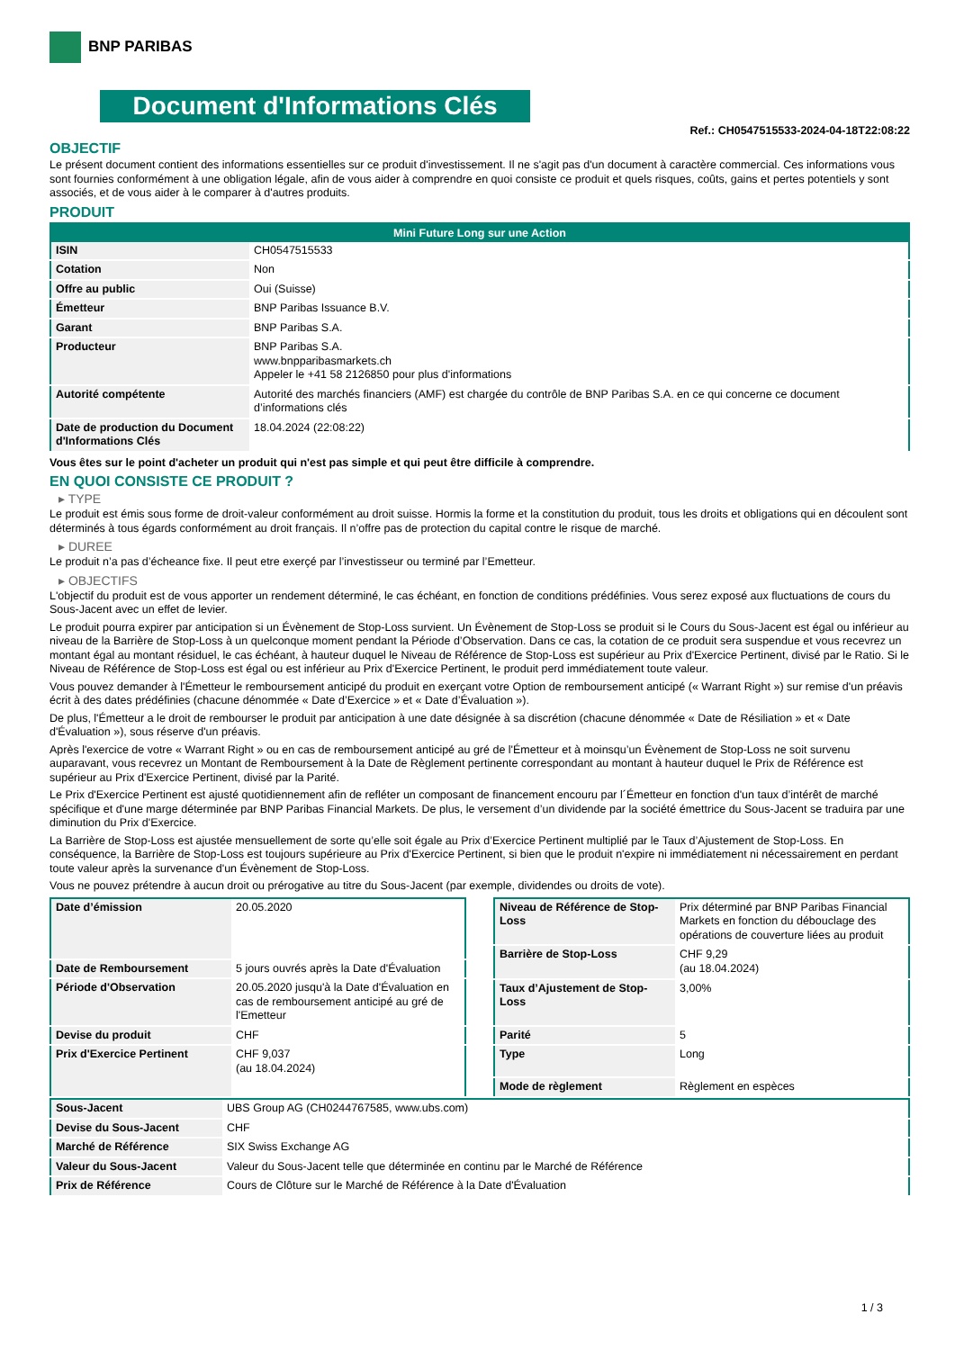BNP PARIBAS
Document d'Informations Clés
Ref.: CH0547515533-2024-04-18T22:08:22
OBJECTIF
Le présent document contient des informations essentielles sur ce produit d'investissement. Il ne s'agit pas d'un document à caractère commercial. Ces informations vous sont fournies conformément à une obligation légale, afin de vous aider à comprendre en quoi consiste ce produit et quels risques, coûts, gains et pertes potentiels y sont associés, et de vous aider à le comparer à d'autres produits.
PRODUIT
| Mini Future Long sur une Action | |
| --- | --- |
| ISIN | CH0547515533 |
| Cotation | Non |
| Offre au public | Oui (Suisse) |
| Émetteur | BNP Paribas Issuance B.V. |
| Garant | BNP Paribas S.A. |
| Producteur | BNP Paribas S.A. www.bnpparibasmarkets.ch Appeler le +41 58 2126850 pour plus d'informations |
| Autorité compétente | Autorité des marchés financiers (AMF) est chargée du contrôle de BNP Paribas S.A. en ce qui concerne ce document d’informations clés |
| Date de production du Document d'Informations Clés | 18.04.2024 (22:08:22) |
Vous êtes sur le point d'acheter un produit qui n'est pas simple et qui peut être difficile à comprendre.
EN QUOI CONSISTE CE PRODUIT ?
▸ TYPE
Le produit est émis sous forme de droit-valeur conformément au droit suisse. Hormis la forme et la constitution du produit, tous les droits et obligations qui en découlent sont déterminés à tous égards conformément au droit français. Il n’offre pas de protection du capital contre le risque de marché.
▸ DUREE
Le produit n’a pas d’écheance fixe. Il peut etre exerçé par l’investisseur ou terminé par l’Emetteur.
▸ OBJECTIFS
L'objectif du produit est de vous apporter un rendement déterminé, le cas échéant, en fonction de conditions prédéfinies. Vous serez exposé aux fluctuations de cours du Sous-Jacent avec un effet de levier.
Le produit pourra expirer par anticipation si un Évènement de Stop-Loss survient. Un Évènement de Stop-Loss se produit si le Cours du Sous-Jacent est égal ou inférieur au niveau de la Barrière de Stop-Loss à un quelconque moment pendant la Période d’Observation. Dans ce cas, la cotation de ce produit sera suspendue et vous recevrez un montant égal au montant résiduel, le cas échéant, à hauteur duquel le Niveau de Référence de Stop-Loss est supérieur au Prix d'Exercice Pertinent, divisé par le Ratio. Si le Niveau de Référence de Stop-Loss est égal ou est inférieur au Prix d'Exercice Pertinent, le produit perd immédiatement toute valeur.
Vous pouvez demander à l'Émetteur le remboursement anticipé du produit en exerçant votre Option de remboursement anticipé (« Warrant Right ») sur remise d'un préavis écrit à des dates prédéfinies (chacune dénommée « Date d’Exercice » et « Date d’Évaluation »).
De plus, l'Émetteur a le droit de rembourser le produit par anticipation à une date désignée à sa discrétion (chacune dénommée « Date de Résiliation » et « Date d'Évaluation »), sous réserve d'un préavis.
Après l'exercice de votre « Warrant Right » ou en cas de remboursement anticipé au gré de l'Émetteur et à moinsqu’un Évènement de Stop-Loss ne soit survenu auparavant, vous recevrez un Montant de Remboursement à la Date de Règlement pertinente correspondant au montant à hauteur duquel le Prix de Référence est supérieur au Prix d'Exercice Pertinent, divisé par la Parité.
Le Prix d'Exercice Pertinent est ajusté quotidiennement afin de refléter un composant de financement encouru par l´Émetteur en fonction d'un taux d’intérêt de marché spécifique et d'une marge déterminée par BNP Paribas Financial Markets. De plus, le versement d’un dividende par la société émettrice du Sous-Jacent se traduira par une diminution du Prix d'Exercice.
La Barrière de Stop-Loss est ajustée mensuellement de sorte qu’elle soit égale au Prix d’Exercice Pertinent multiplié par le Taux d’Ajustement de Stop-Loss. En conséquence, la Barrière de Stop-Loss est toujours supérieure au Prix d'Exercice Pertinent, si bien que le produit n'expire ni immédiatement ni nécessairement en perdant toute valeur après la survenance d'un Évènement de Stop-Loss.
Vous ne pouvez prétendre à aucun droit ou prérogative au titre du Sous-Jacent (par exemple, dividendes ou droits de vote).
| Date d’émission | 20.05.2020 |
| Date de Remboursement | 5 jours ouvrés après la Date d'Évaluation |
| Période d'Observation | 20.05.2020 jusqu'à la Date d'Évaluation en cas de remboursement anticipé au gré de l'Emetteur |
| Devise du produit | CHF |
| Prix d'Exercice Pertinent | CHF 9,037 (au 18.04.2024) |
| Niveau de Référence de Stop-Loss | Prix déterminé par BNP Paribas Financial Markets en fonction du débouclage des opérations de couverture liées au produit |
| Barrière de Stop-Loss | CHF 9,29 (au 18.04.2024) |
| Taux d’Ajustement de Stop-Loss | 3,00% |
| Parité | 5 |
| Type | Long |
| Mode de règlement | Règlement en espèces |
| Sous-Jacent | UBS Group AG (CH0244767585, www.ubs.com) |
| Devise du Sous-Jacent | CHF |
| Marché de Référence | SIX Swiss Exchange AG |
| Valeur du Sous-Jacent | Valeur du Sous-Jacent telle que déterminée en continu par le Marché de Référence |
| Prix de Référence | Cours de Clôture sur le Marché de Référence à la Date d'Évaluation |
1 / 3